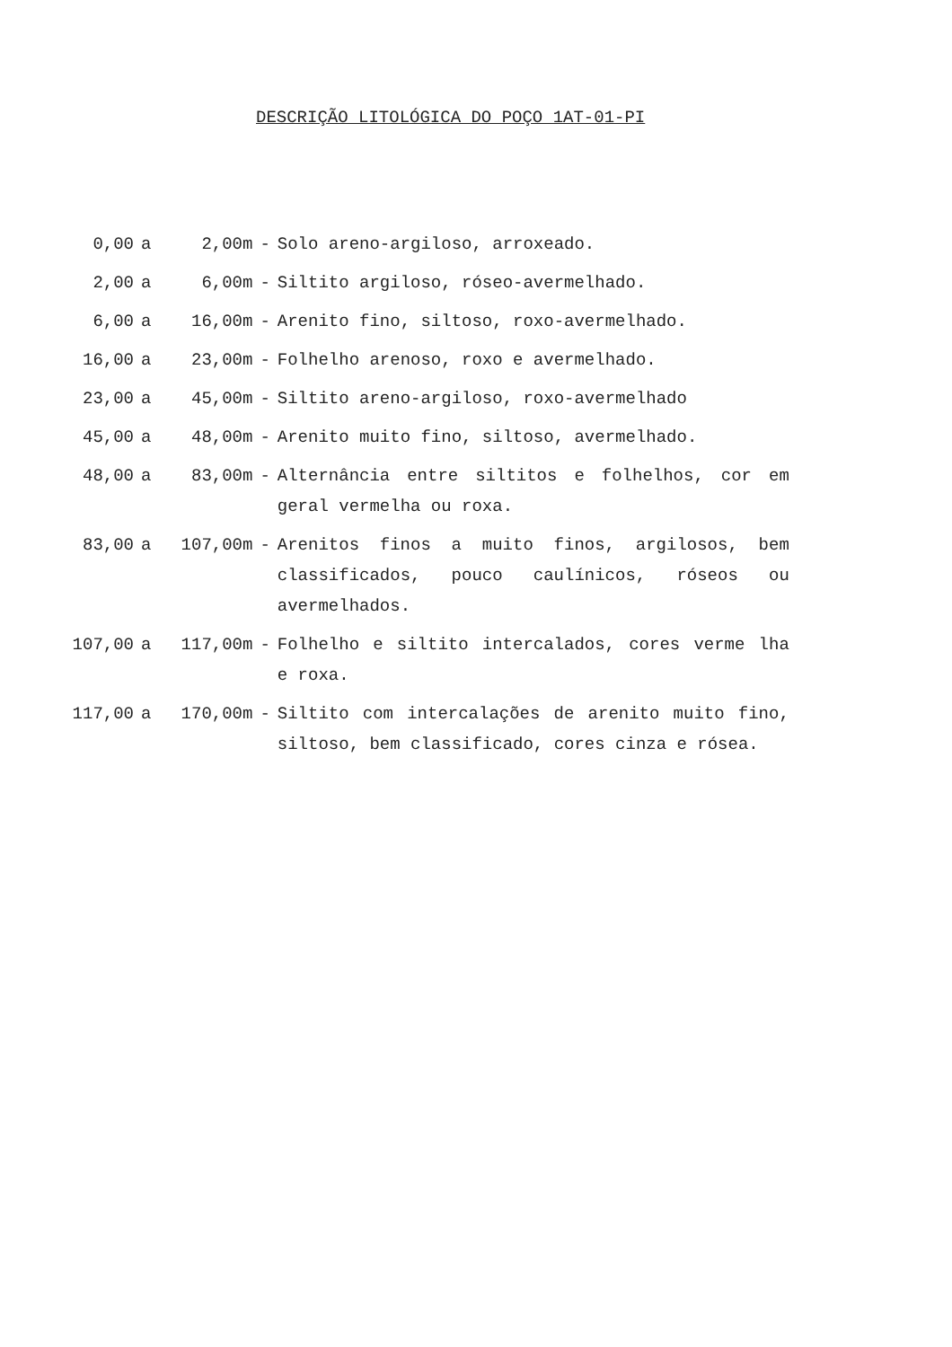DESCRIÇÃO LITOLÓGICA DO POÇO 1AT-01-PI
| 0,00 | a | 2,00m | - | Solo areno-argiloso, arroxeado. |
| 2,00 | a | 6,00m | - | Siltito argiloso, róseo-avermelhado. |
| 6,00 | a | 16,00m | - | Arenito fino, siltoso, roxo-avermelhado. |
| 16,00 | a | 23,00m | - | Folhelho arenoso, roxo e avermelhado. |
| 23,00 | a | 45,00m | - | Siltito areno-argiloso, roxo-avermelhado |
| 45,00 | a | 48,00m | - | Arenito muito fino, siltoso, avermelhado. |
| 48,00 | a | 83,00m | - | Alternância entre siltitos e folhelhos, cor em geral vermelha ou roxa. |
| 83,00 | a | 107,00m | - | Arenitos finos a muito finos, argilosos, bem classificados, pouco caulínicos, róseos ou avermelhados. |
| 107,00 | a | 117,00m | - | Folhelho e siltito intercalados, cores verme lha e roxa. |
| 117,00 | a | 170,00m | - | Siltito com intercalações de arenito muito fino, siltoso, bem classificado, cores cinza e rósea. |